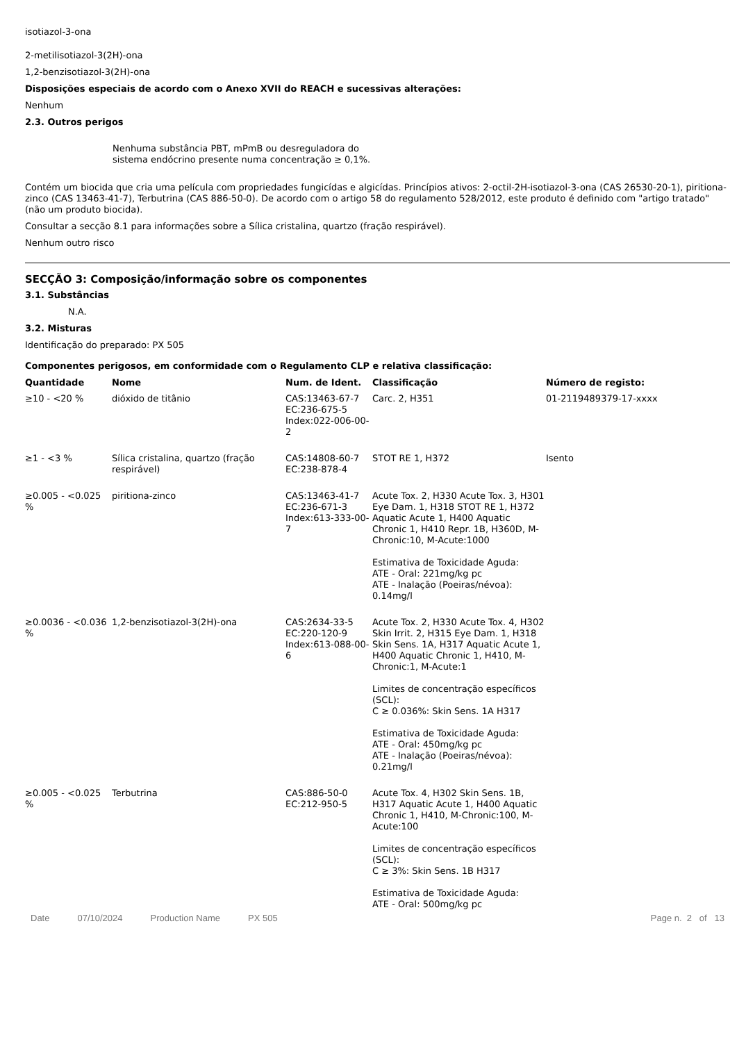isotiazol-3-ona
2-metilisotiazol-3(2H)-ona
1,2-benzisotiazol-3(2H)-ona
Disposições especiais de acordo com o Anexo XVII do REACH e sucessivas alterações:
Nenhum
2.3. Outros perigos
Nenhuma substância PBT, mPmB ou desreguladora do sistema endócrino presente numa concentração ≥ 0,1%.
Contém um biocida que cria uma película com propriedades fungicídas e algicídas. Princípios ativos: 2-octil-2H-isotiazol-3-ona (CAS 26530-20-1), piritiona-zinco (CAS 13463-41-7), Terbutrina (CAS 886-50-0). De acordo com o artigo 58 do regulamento 528/2012, este produto é definido com "artigo tratado" (não um produto biocida).
Consultar a secção 8.1 para informações sobre a Sílica cristalina, quartzo (fração respirável).
Nenhum outro risco
SECÇÃO 3: Composição/informação sobre os componentes
3.1. Substâncias
N.A.
3.2. Misturas
Identificação do preparado: PX 505
Componentes perigosos, em conformidade com o Regulamento CLP e relativa classificação:
| Quantidade | Nome | Num. de Ident. | Classificação | Número de registo: |
| --- | --- | --- | --- | --- |
| ≥10 - <20 % | dióxido de titânio | CAS:13463-67-7 EC:236-675-5 Index:022-006-00-2 | Carc. 2, H351 | 01-2119489379-17-xxxx |
| ≥1 - <3 % | Sílica cristalina, quartzo (fração respirável) | CAS:14808-60-7 EC:238-878-4 | STOT RE 1, H372 | Isento |
| ≥0.005 - <0.025 % | piritiona-zinco | CAS:13463-41-7 EC:236-671-3 Index:613-333-00-7 | Acute Tox. 2, H330 Acute Tox. 3, H301 Eye Dam. 1, H318 STOT RE 1, H372 Aquatic Acute 1, H400 Aquatic Chronic 1, H410 Repr. 1B, H360D, M-Chronic:10, M-Acute:1000 Estimativa de Toxicidade Aguda: ATE - Oral: 221mg/kg pc ATE - Inalação (Poeiras/névoa): 0.14mg/l | |
| ≥0.0036 - <0.036 % | 1,2-benzisotiazol-3(2H)-ona | CAS:2634-33-5 EC:220-120-9 Index:613-088-00-6 | Acute Tox. 2, H330 Acute Tox. 4, H302 Skin Irrit. 2, H315 Eye Dam. 1, H318 Skin Sens. 1A, H317 Aquatic Acute 1, H400 Aquatic Chronic 1, H410, M-Chronic:1, M-Acute:1 Limites de concentração específicos (SCL): C ≥ 0.036%: Skin Sens. 1A H317 Estimativa de Toxicidade Aguda: ATE - Oral: 450mg/kg pc ATE - Inalação (Poeiras/névoa): 0.21mg/l | |
| ≥0.005 - <0.025 % | Terbutrina | CAS:886-50-0 EC:212-950-5 | Acute Tox. 4, H302 Skin Sens. 1B, H317 Aquatic Acute 1, H400 Aquatic Chronic 1, H410, M-Chronic:100, M-Acute:100 Limites de concentração específicos (SCL): C ≥ 3%: Skin Sens. 1B H317 Estimativa de Toxicidade Aguda: ATE - Oral: 500mg/kg pc | |
Date 07/10/2024 Production Name PX 505 Page n. 2 of 13